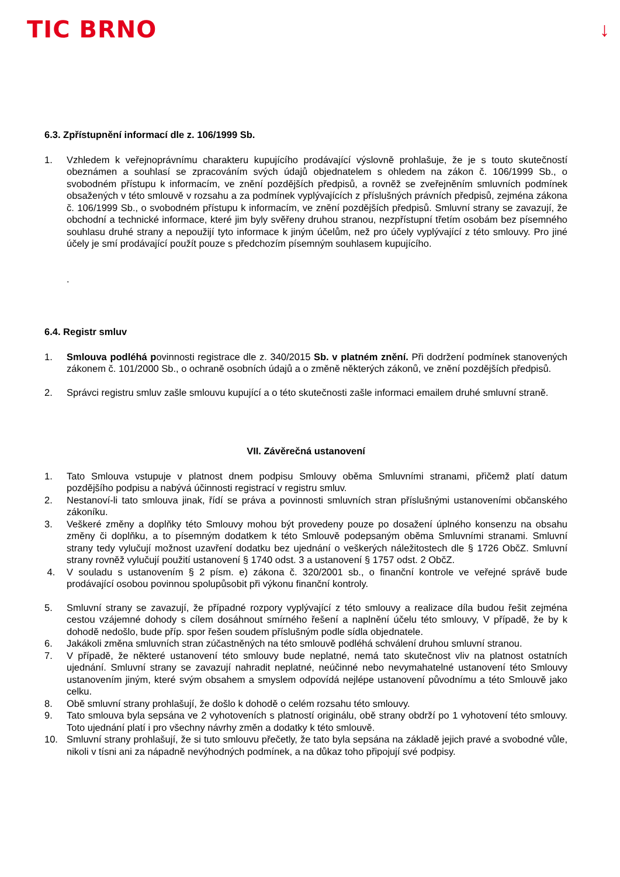TIC BRNO
↓
6.3. Zpřístupnění informací dle z. 106/1999 Sb.
1. Vzhledem k veřejnoprávnímu charakteru kupujícího prodávající výslovně prohlašuje, že je s touto skutečností obeznámen a souhlasí se zpracováním svých údajů objednatelem s ohledem na zákon č. 106/1999 Sb., o svobodném přístupu k informacím, ve znění pozdějších předpisů, a rovněž se zveřejněním smluvních podmínek obsažených v této smlouvě v rozsahu a za podmínek vyplývajících z příslušných právních předpisů, zejména zákona č. 106/1999 Sb., o svobodném přístupu k informacím, ve znění pozdějších předpisů. Smluvní strany se zavazují, že obchodní a technické informace, které jim byly svěřeny druhou stranou, nezpřístupní třetím osobám bez písemného souhlasu druhé strany a nepoužijí tyto informace k jiným účelům, než pro účely vyplývající z této smlouvy. Pro jiné účely je smí prodávající použít pouze s předchozím písemným souhlasem kupujícího.
.
6.4. Registr smluv
1. Smlouva podléhá povinnosti registrace dle z. 340/2015 Sb. v platném znění. Při dodržení podmínek stanovených zákonem č. 101/2000 Sb., o ochraně osobních údajů a o změně některých zákonů, ve znění pozdějších předpisů.
2. Správci registru smluv zašle smlouvu kupující a o této skutečnosti zašle informaci emailem druhé smluvní straně.
VII. Závěrečná ustanovení
1. Tato Smlouva vstupuje v platnost dnem podpisu Smlouvy oběma Smluvními stranami, přičemž platí datum pozdějšího podpisu a nabývá účinnosti registrací v registru smluv.
2. Nestanoví-li tato smlouva jinak, řídí se práva a povinnosti smluvních stran příslušnými ustanoveními občanského zákoníku.
3. Veškeré změny a doplňky této Smlouvy mohou být provedeny pouze po dosažení úplného konsenzu na obsahu změny či doplňku, a to písemným dodatkem k této Smlouvě podepsaným oběma Smluvními stranami. Smluvní strany tedy vylučují možnost uzavření dodatku bez ujednání o veškerých náležitostech dle § 1726 ObčZ. Smluvní strany rovněž vylučují použití ustanovení § 1740 odst. 3 a ustanovení § 1757 odst. 2 ObčZ.
4. V souladu s ustanovením § 2 písm. e) zákona č. 320/2001 sb., o finanční kontrole ve veřejné správě bude prodávající osobou povinnou spolupůsobit při výkonu finanční kontroly.
5. Smluvní strany se zavazují, že případné rozpory vyplývající z této smlouvy a realizace díla budou řešit zejména cestou vzájemné dohody s cílem dosáhnout smírného řešení a naplnění účelu této smlouvy, V případě, že by k dohodě nedošlo, bude příp. spor řešen soudem příslušným podle sídla objednatele.
6. Jakákoli změna smluvních stran zúčastněných na této smlouvě podléhá schválení druhou smluvní stranou.
7. V případě, že některé ustanovení této smlouvy bude neplatné, nemá tato skutečnost vliv na platnost ostatních ujednání. Smluvní strany se zavazují nahradit neplatné, neúčinné nebo nevymahatelné ustanovení této Smlouvy ustanovením jiným, které svým obsahem a smyslem odpovídá nejlépe ustanovení původnímu a této Smlouvě jako celku.
8. Obě smluvní strany prohlašují, že došlo k dohodě o celém rozsahu této smlouvy.
9. Tato smlouva byla sepsána ve 2 vyhotoveních s platností originálu, obě strany obdrží po 1 vyhotovení této smlouvy. Toto ujednání platí i pro všechny návrhy změn a dodatky k této smlouvě.
10. Smluvní strany prohlašují, že si tuto smlouvu přečetly, že tato byla sepsána na základě jejich pravé a svobodné vůle, nikoli v tísni ani za nápadně nevýhodných podmínek, a na důkaz toho připojují své podpisy.